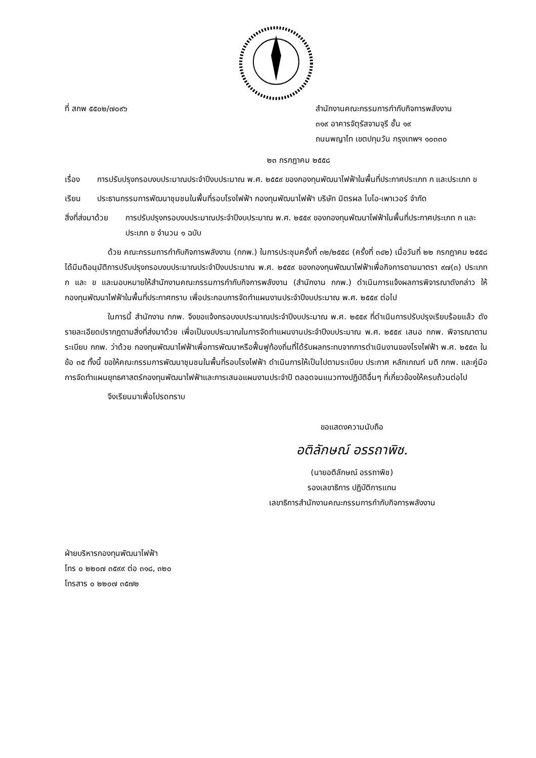ที่ สกพ ๕๕๐๒/๗๐๙๖ สำนักงานคณะกรรมการกำกับกิจการพลังงาน
๓๑๙ อาคารจัตุรัสจามจุรี ชั้น ๑๙
ถนนพญาไท เขตปทุมวัน กรุงเทพฯ ๑๐๓๓๐
๒๓ กรกฎาคม ๒๕๕๘
เรื่อง การปรับปรุงกรอบงบประมาณประจำปีงบประมาณ พ.ศ. ๒๕๕๙ ของกองทุนพัฒนาไฟฟ้าในพื้นที่ประกาศประเภท ก และประเภท ข
เรียน ประธานกรรมการพัฒนาชุมชนในพื้นที่รอบโรงไฟฟ้า กองทุนพัฒนาไฟฟ้า บริษัท มิตรผล ไบโอ-เพาเวอร์ จำกัด
สิ่งที่ส่งมาด้วย
การปรับปรุงกรอบงบประมาณประจำปีงบประมาณ พ.ศ. ๒๕๕๙ ของกองทุนพัฒนาไฟฟ้าในพื้นที่ประกาศประเภท ก และประเภท ข จำนวน ๑ ฉบับ
ด้วย คณะกรรมการกำกับกิจการพลังงาน (กกพ.) ในการประชุมครั้งที่ ๓๒/๒๕๕๘ (ครั้งที่ ๓๔๒) เมื่อวันที่ ๒๒ กรกฎาคม ๒๕๕๘ ได้มีมติอนุมัติการปรับปรุงกรอบงบประมาณประจำปีงบประมาณ พ.ศ. ๒๕๕๙ ของกองทุนพัฒนาไฟฟ้าเพื่อกิจการตามมาตรา ๙๗(๓) ประเภท ก และ ข และมอบหมายให้สำนักงานคณะกรรมการกำกับกิจการพลังงาน (สำนักงาน กกพ.) ดำเนินการแจ้งผลการพิจารณาดังกล่าว ให้กองทุนพัฒนาไฟฟ้าในพื้นที่ประกาศทราบ เพื่อประกอบการจัดทำแผนงานประจำปีงบประมาณ พ.ศ. ๒๕๕๙ ต่อไป
ในการนี้ สำนักงาน กกพ. จึงขอแจ้งกรอบงบประมาณประจำปีงบประมาณ พ.ศ. ๒๕๕๙ ที่ดำเนินการปรับปรุงเรียบร้อยแล้ว ดังรายละเอียดปรากฏตามสิ่งที่ส่งมาด้วย เพื่อเป็นงบประมาณในการจัดทำแผนงานประจำปีงบประมาณ พ.ศ. ๒๕๕๙ เสนอ กกพ. พิจารณาตามระเบียบ กกพ. ว่าด้วย กองทุนพัฒนาไฟฟ้าเพื่อการพัฒนาหรือฟื้นฟูท้องถิ่นที่ได้รับผลกระทบจากการดำเนินงานของโรงไฟฟ้า พ.ศ. ๒๕๕๓ ในข้อ ๓๕ ทั้งนี้ ขอให้คณะกรรมการพัฒนาชุมชนในพื้นที่รอบโรงไฟฟ้า ดำเนินการให้เป็นไปตามระเบียบ ประกาศ หลักเกณฑ์ มติ กกพ. และคู่มือการจัดทำแผนยุทธศาสตร์กองทุนพัฒนาไฟฟ้าและการเสนอแผนงานประจำปี ตลอดจนแนวทางปฏิบัติอื่นๆ ที่เกี่ยวข้องให้ครบถ้วนต่อไป
จึงเรียนมาเพื่อโปรดทราบ
ขอแสดงความนับถือ
อติลักษณ์ อรรถาพิช.
(นายอติลักษณ์ อรรถาพิช)
รองเลขาธิการ ปฏิบัติการแทน
เลขาธิการสำนักงานคณะกรรมการกำกับกิจการพลังงาน
ฝ่ายบริหารกองทุนพัฒนาไฟฟ้า
โทร ๐ ๒๒๐๗ ๓๕๙๙ ต่อ ๓๑๘, ๓๒๐
โทรสาร ๐ ๒๒๐๗ ๓๕๗๒